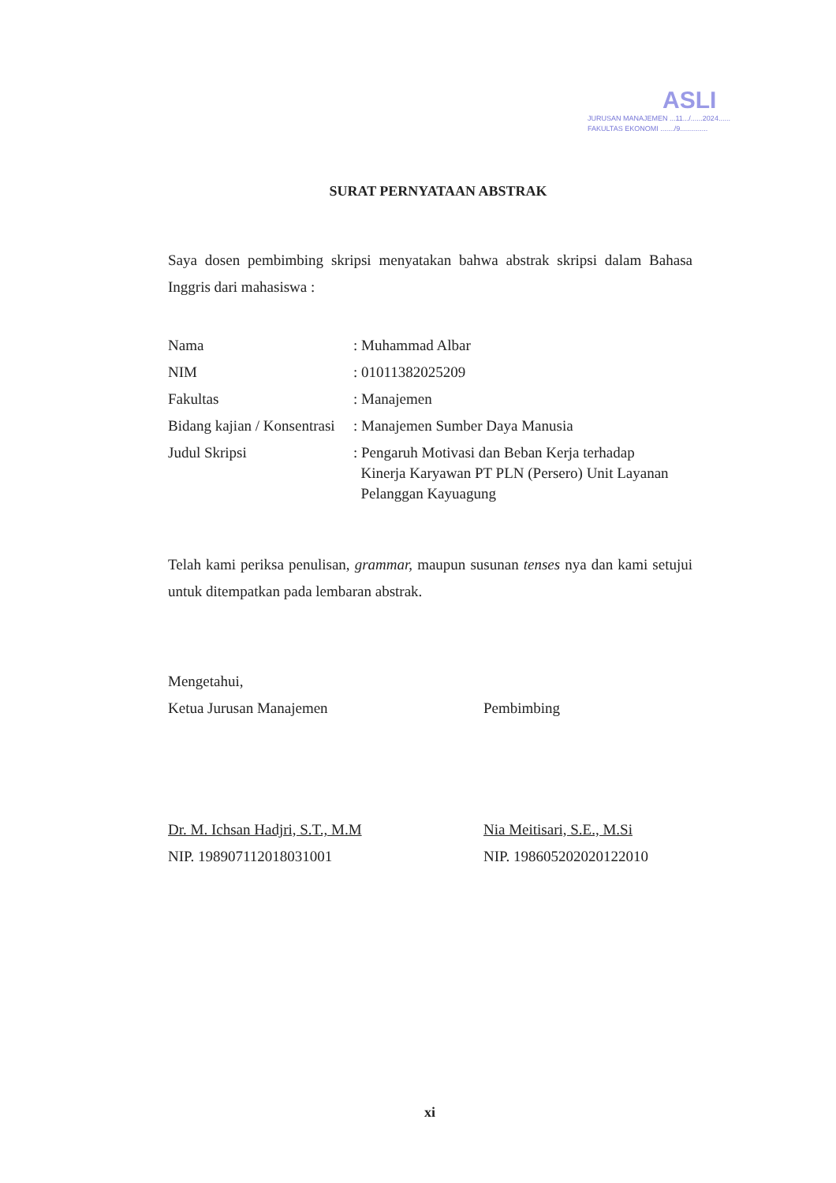ASLI
JURUSAN MANAJEMEN ...11.../......2024......
FAKULTAS EKONOMI ......./9..............
SURAT PERNYATAAN ABSTRAK
Saya dosen pembimbing skripsi menyatakan bahwa abstrak skripsi dalam Bahasa Inggris dari mahasiswa :
| Nama | : Muhammad Albar |
| NIM | : 01011382025209 |
| Fakultas | : Manajemen |
| Bidang kajian / Konsentrasi | : Manajemen Sumber Daya Manusia |
| Judul Skripsi | : Pengaruh Motivasi dan Beban Kerja terhadap Kinerja Karyawan PT PLN (Persero) Unit Layanan Pelanggan Kayuagung |
Telah kami periksa penulisan, grammar, maupun susunan tenses nya dan kami setujui untuk ditempatkan pada lembaran abstrak.
Mengetahui,
Ketua Jurusan Manajemen
Dr. M. Ichsan Hadjri, S.T., M.M
NIP. 198907112018031001
Pembimbing
Nia Meitisari, S.E., M.Si
NIP. 198605202020122010
xi